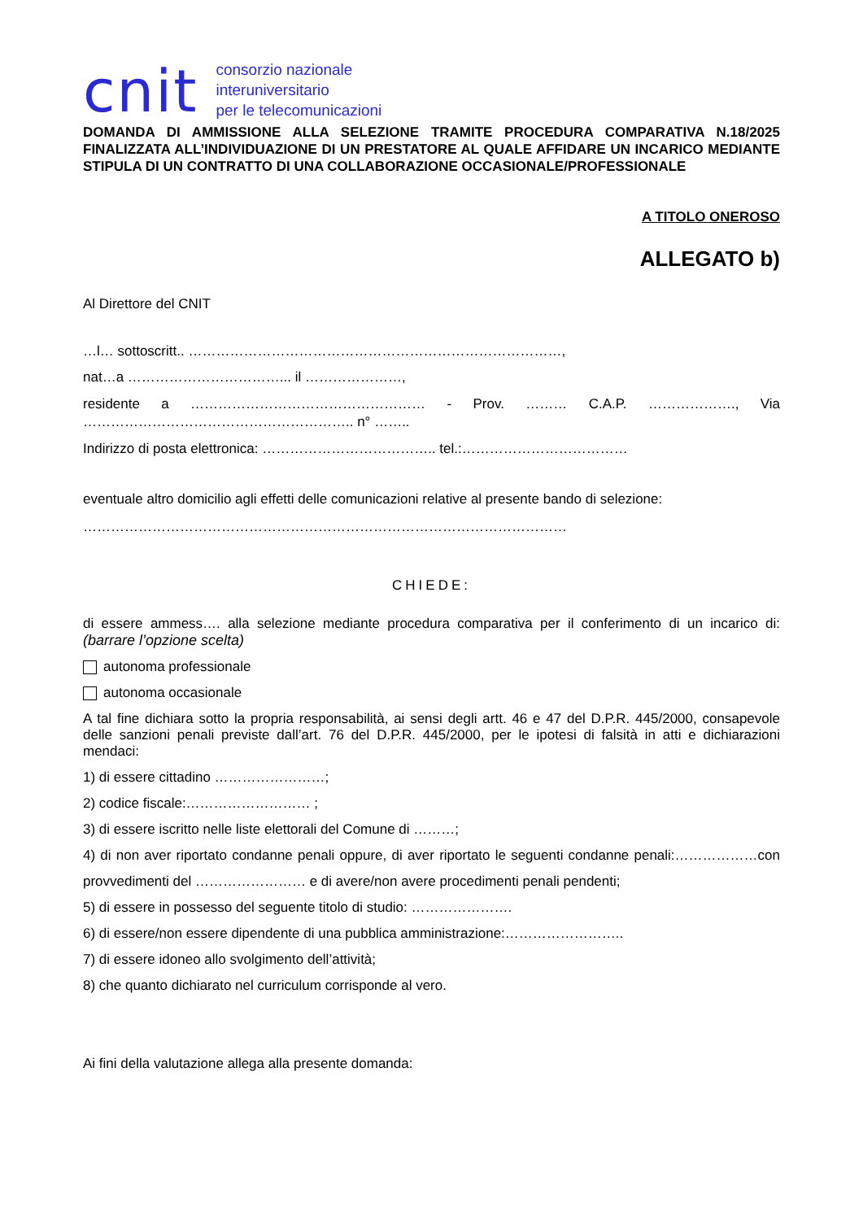cnit
consorzio nazionale
interuniversitario
per le telecomunicazioni
DOMANDA DI AMMISSIONE ALLA SELEZIONE TRAMITE PROCEDURA COMPARATIVA N.18/2025 FINALIZZATA ALL’INDIVIDUAZIONE DI UN PRESTATORE AL QUALE AFFIDARE UN INCARICO MEDIANTE STIPULA DI UN CONTRATTO DI UNA COLLABORAZIONE OCCASIONALE/PROFESSIONALE
A TITOLO ONEROSO
ALLEGATO b)
Al Direttore del CNIT
…l… sottoscritt.. ………………………………………………………………………,
nat…a ……………………………... il …………………,
residente a …………………………………………… - Prov. ……… C.A.P. ………………., Via ………………………………………………….. n° ……..
Indirizzo di posta elettronica: ……………………………….. tel.:………………………………
eventuale altro domicilio agli effetti delle comunicazioni relative al presente bando di selezione:
……………………………………………………………………………………………
CHIEDE:
di essere ammess…. alla selezione mediante procedura comparativa per il conferimento di un incarico di: (barrare l’opzione scelta)
autonoma professionale
autonoma occasionale
A tal fine dichiara sotto la propria responsabilità, ai sensi degli artt. 46 e 47 del D.P.R. 445/2000, consapevole delle sanzioni penali previste dall’art. 76 del D.P.R. 445/2000, per le ipotesi di falsità in atti e dichiarazioni mendaci:
1) di essere cittadino ……………………;
2) codice fiscale:……………………… ;
3) di essere iscritto nelle liste elettorali del Comune di ………;
4) di non aver riportato condanne penali oppure, di aver riportato le seguenti condanne penali:………………con provvedimenti del …………………… e di avere/non avere procedimenti penali pendenti;
5) di essere in possesso del seguente titolo di studio: ………………….
6) di essere/non essere dipendente di una pubblica amministrazione:……………………..
7) di essere idoneo allo svolgimento dell’attività;
8) che quanto dichiarato nel curriculum corrisponde al vero.
Ai fini della valutazione allega alla presente domanda: